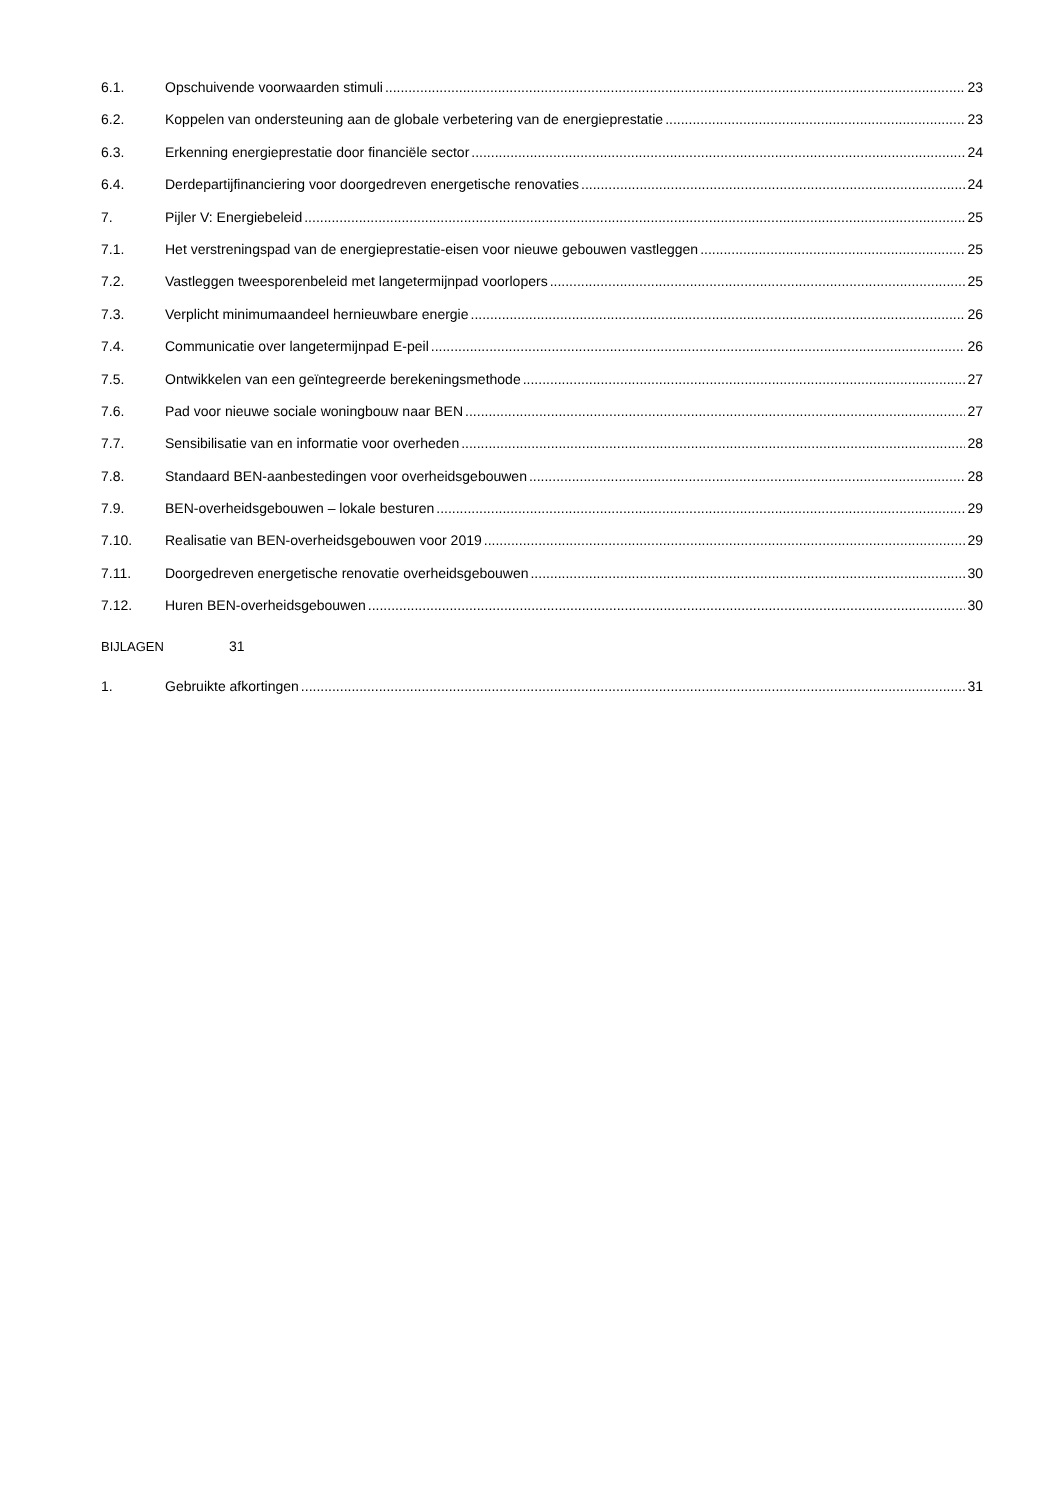6.1. Opschuivende voorwaarden stimuli 23
6.2. Koppelen van ondersteuning aan de globale verbetering van de energieprestatie 23
6.3. Erkenning energieprestatie door financiële sector 24
6.4. Derdepartijfinanciering voor doorgedreven energetische renovaties 24
7. Pijler V: Energiebeleid 25
7.1. Het verstreningspad van de energieprestatie-eisen voor nieuwe gebouwen vastleggen 25
7.2. Vastleggen tweesporenbeleid met langetermijnpad voorlopers 25
7.3. Verplicht minimumaandeel hernieuwbare energie 26
7.4. Communicatie over langetermijnpad E-peil 26
7.5. Ontwikkelen van een geïntegreerde berekeningsmethode 27
7.6. Pad voor nieuwe sociale woningbouw naar BEN 27
7.7. Sensibilisatie van en informatie voor overheden 28
7.8. Standaard BEN-aanbestedingen voor overheidsgebouwen 28
7.9. BEN-overheidsgebouwen – lokale besturen 29
7.10. Realisatie van BEN-overheidsgebouwen voor 2019 29
7.11. Doorgedreven energetische renovatie overheidsgebouwen 30
7.12. Huren BEN-overheidsgebouwen 30
BIJLAGEN 31
1. Gebruikte afkortingen 31